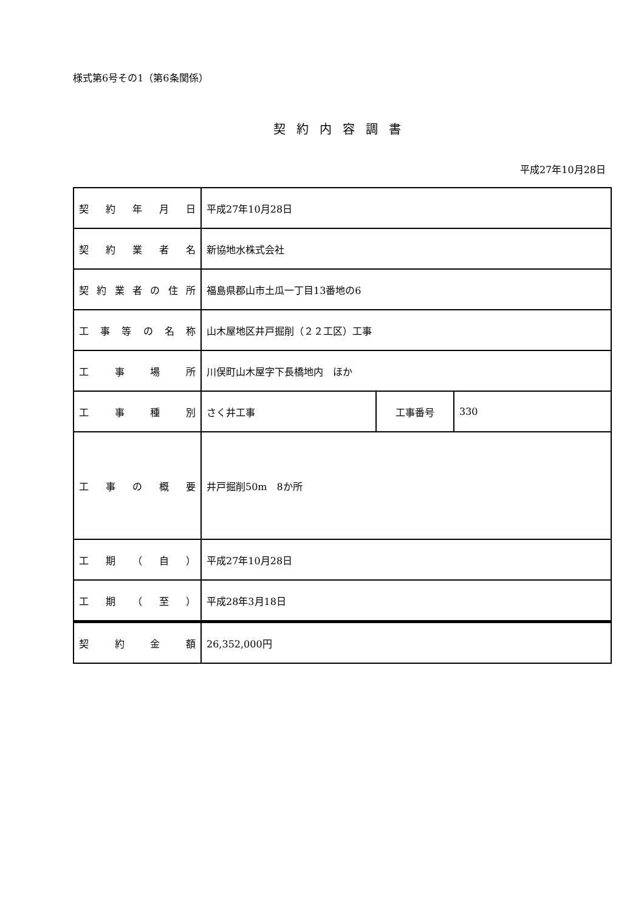様式第6号その1（第6条関係）
契約内容調書
平成27年10月28日
| 契約年月日 | 平成27年10月28日 | | |
| 契約業者名 | 新協地水株式会社 | | |
| 契約業者の住所 | 福島県郡山市土瓜一丁目13番地の6 | | |
| 工事等の名称 | 山木屋地区井戸掘削（２２工区）工事 | | |
| 工事場所 | 川俣町山木屋字下長橋地内 ほか | | |
| 工事種別 | さく井工事 | 工事番号 | 330 |
| 工事の概要 | 井戸掘削50m 8か所 | | |
| 工期（自） | 平成27年10月28日 | | |
| 工期（至） | 平成28年3月18日 | | |
| 契約金額 | 26,352,000円 | | |